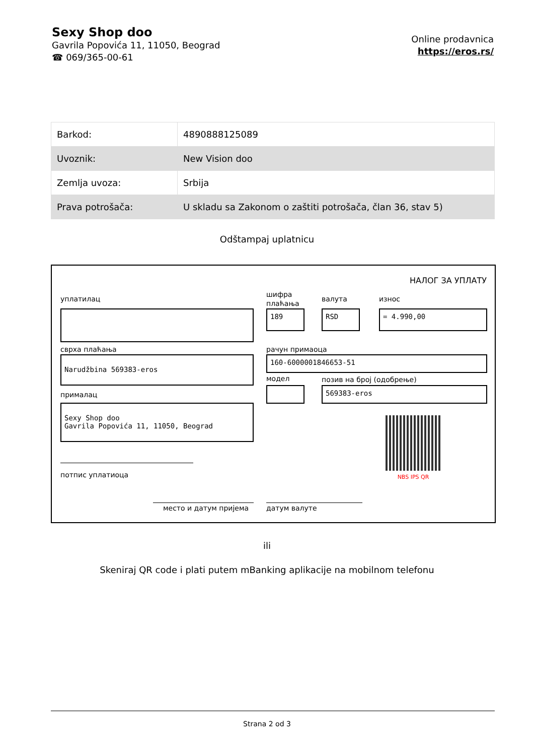Sexy Shop doo
Gavrila Popovića 11, 11050, Beograd
☎ 069/365-00-61
Online prodavnica
https://eros.rs/
| Barkod: | 4890888125089 |
| Uvoznik: | New Vision doo |
| Zemlja uvoza: | Srbija |
| Prava potrošača: | U skladu sa Zakonom o zaštiti potrošača, član 36, stav 5) |
Odštampaj uplatnicu
НАЛОГ ЗА УПЛАТУ
уплатилац
шифра
плаћања
валута износ
189 RSD = 4.990,00
сврха плаћања рачун примаоца
Narudžbina 569383-eros 160-6000001846653-51
модел позив на број (одобрење)
569383-eros
прималац
Sexy Shop doo
Gavrila Popovića 11, 11050, Beograd
NBS IPS QR
потпис уплатиоца
место и датум пријема датум валуте
ili
Skeniraj QR code i plati putem mBanking aplikacije na mobilnom telefonu
Strana 2 od 3